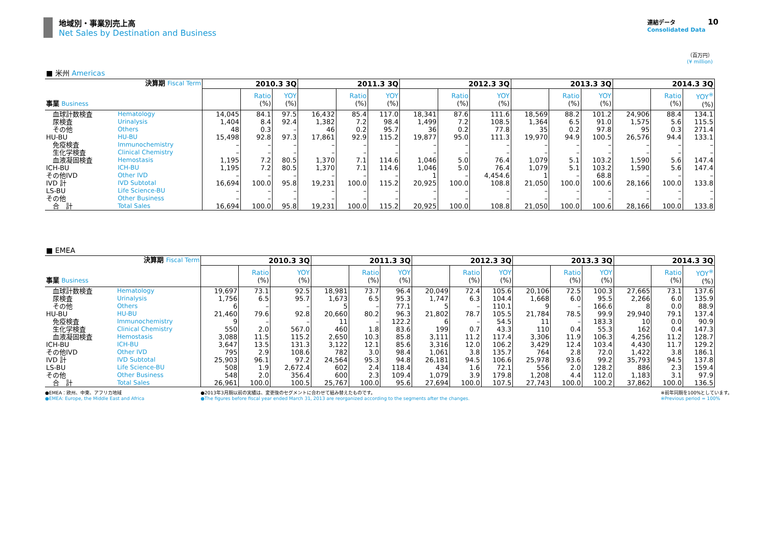地域別・事業別売上高
Net Sales by Destination and Business
連結データ 10
Consolidated Data
（百万円）
(¥ million)
■ 米州 Americas
| 決算期 Fiscal Term 事業 Business | | 2010.3 3Q | | | 2011.3 3Q | | | 2012.3 3Q | | | 2013.3 3Q | | | 2014.3 3Q | | |
| | | | Ratio (%) | YOY (%) | | Ratio (%) | YOY (%) | | Ratio (%) | YOY (%) | | Ratio (%) | YOY (%) | | Ratio (%) | YOY<sup>※</sup> (%) |
| 血球計数検査 | Hematology | 14,045 | 84.1 | 97.5 | 16,432 | 85.4 | 117.0 | 18,341 | 87.6 | 111.6 | 18,569 | 88.2 | 101.2 | 24,906 | 88.4 | 134.1 |
| 尿検査 | Urinalysis | 1,404 | 8.4 | 92.4 | 1,382 | 7.2 | 98.4 | 1,499 | 7.2 | 108.5 | 1,364 | 6.5 | 91.0 | 1,575 | 5.6 | 115.5 |
| その他 | Others | 48 | 0.3 | – | 46 | 0.2 | 95.7 | 36 | 0.2 | 77.8 | 35 | 0.2 | 97.8 | 95 | 0.3 | 271.4 |
| HU-BU | HU-BU | 15,498 | 92.8 | 97.3 | 17,861 | 92.9 | 115.2 | 19,877 | 95.0 | 111.3 | 19,970 | 94.9 | 100.5 | 26,576 | 94.4 | 133.1 |
| 免疫検査 | Immunochemistry | – | – | – | – | – | – | – | – | – | – | – | – | – | – | – |
| 生化学検査 | Clinical Chemistry | – | – | – | – | – | – | – | – | – | – | – | – | – | – | – |
| 血液凝固検査 | Hemostasis | 1,195 | 7.2 | 80.5 | 1,370 | 7.1 | 114.6 | 1,046 | 5.0 | 76.4 | 1,079 | 5.1 | 103.2 | 1,590 | 5.6 | 147.4 |
| ICH-BU | ICH-BU | 1,195 | 7.2 | 80.5 | 1,370 | 7.1 | 114.6 | 1,046 | 5.0 | 76.4 | 1,079 | 5.1 | 103.2 | 1,590 | 5.6 | 147.4 |
| その他IVD | Other IVD | – | – | – | – | – | – | 1 | – | 4,454.6 | 1 | – | 68.8 | – | – | – |
| IVD 計 | IVD Subtotal | 16,694 | 100.0 | 95.8 | 19,231 | 100.0 | 115.2 | 20,925 | 100.0 | 108.8 | 21,050 | 100.0 | 100.6 | 28,166 | 100.0 | 133.8 |
| LS-BU | Life Science-BU | – | – | – | – | – | – | – | – | – | – | – | – | – | – | – |
| その他 | Other Business | – | – | – | – | – | – | – | – | – | – | – | – | – | – | – |
| 合 計 | Total Sales | 16,694 | 100.0 | 95.8 | 19,231 | 100.0 | 115.2 | 20,925 | 100.0 | 108.8 | 21,050 | 100.0 | 100.6 | 28,166 | 100.0 | 133.8 |
■ EMEA
| 決算期 Fiscal Term 事業 Business | | 2010.3 3Q | | | 2011.3 3Q | | | 2012.3 3Q | | | 2013.3 3Q | | | 2014.3 3Q | | |
| | | | Ratio (%) | YOY (%) | | Ratio (%) | YOY (%) | | Ratio (%) | YOY (%) | | Ratio (%) | YOY (%) | | Ratio (%) | YOY<sup>※</sup> (%) |
| 血球計数検査 | Hematology | 19,697 | 73.1 | 92.5 | 18,981 | 73.7 | 96.4 | 20,049 | 72.4 | 105.6 | 20,106 | 72.5 | 100.3 | 27,665 | 73.1 | 137.6 |
| 尿検査 | Urinalysis | 1,756 | 6.5 | 95.7 | 1,673 | 6.5 | 95.3 | 1,747 | 6.3 | 104.4 | 1,668 | 6.0 | 95.5 | 2,266 | 6.0 | 135.9 |
| その他 | Others | 6 | – | – | 5 | – | 77.1 | 5 | – | 110.1 | 9 | – | 166.6 | 8 | 0.0 | 88.9 |
| HU-BU | HU-BU | 21,460 | 79.6 | 92.8 | 20,660 | 80.2 | 96.3 | 21,802 | 78.7 | 105.5 | 21,784 | 78.5 | 99.9 | 29,940 | 79.1 | 137.4 |
| 免疫検査 | Immunochemistry | 9 | – | – | 11 | – | 122.2 | 6 | – | 54.5 | 11 | – | 183.3 | 10 | 0.0 | 90.9 |
| 生化学検査 | Clinical Chemistry | 550 | 2.0 | 567.0 | 460 | 1.8 | 83.6 | 199 | 0.7 | 43.3 | 110 | 0.4 | 55.3 | 162 | 0.4 | 147.3 |
| 血液凝固検査 | Hemostasis | 3,088 | 11.5 | 115.2 | 2,650 | 10.3 | 85.8 | 3,111 | 11.2 | 117.4 | 3,306 | 11.9 | 106.3 | 4,256 | 11.2 | 128.7 |
| ICH-BU | ICH-BU | 3,647 | 13.5 | 131.3 | 3,122 | 12.1 | 85.6 | 3,316 | 12.0 | 106.2 | 3,429 | 12.4 | 103.4 | 4,430 | 11.7 | 129.2 |
| その他IVD | Other IVD | 795 | 2.9 | 108.6 | 782 | 3.0 | 98.4 | 1,061 | 3.8 | 135.7 | 764 | 2.8 | 72.0 | 1,422 | 3.8 | 186.1 |
| IVD 計 | IVD Subtotal | 25,903 | 96.1 | 97.2 | 24,564 | 95.3 | 94.8 | 26,181 | 94.5 | 106.6 | 25,978 | 93.6 | 99.2 | 35,793 | 94.5 | 137.8 |
| LS-BU | Life Science-BU | 508 | 1.9 | 2,672.4 | 602 | 2.4 | 118.4 | 434 | 1.6 | 72.1 | 556 | 2.0 | 128.2 | 886 | 2.3 | 159.4 |
| その他 | Other Business | 548 | 2.0 | 356.4 | 600 | 2.3 | 109.4 | 1,079 | 3.9 | 179.8 | 1,208 | 4.4 | 112.0 | 1,183 | 3.1 | 97.9 |
| 合 計 | Total Sales | 26,961 | 100.0 | 100.5 | 25,767 | 100.0 | 95.6 | 27,694 | 100.0 | 107.5 | 27,743 | 100.0 | 100.2 | 37,862 | 100.0 | 136.5 |
●EMEA：欧州、中東、アフリカ地域
●EMEA: Europe, the Middle East and Africa
●2013年3月期以前の実績は、変更後のセグメントに合わせて組み替えたものです。
●The figures before fiscal year ended March 31, 2013 are reorganized according to the segments after the changes.
※前年同期を100%としています。
※Previous period = 100%